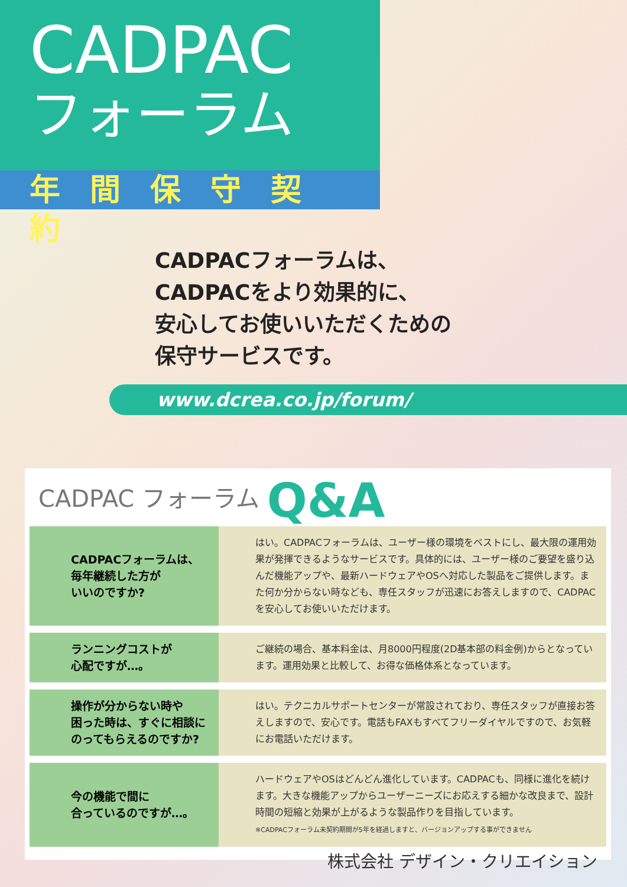CADPAC
フォーラム
年間保守契約
CADPACフォーラムは、
CADPACをより効果的に、
安心してお使いいただくための
保守サービスです。
www.dcrea.co.jp/forum/
CADPAC フォーラム Q&A
CADPACフォーラムは、
毎年継続した方が
いいのですか?
はい。CADPACフォーラムは、ユーザー様の環境をベストにし、最大限の運用効果が発揮できるようなサービスです。具体的には、ユーザー様のご要望を盛り込んだ機能アップや、最新ハードウェアやOSへ対応した製品をご提供します。また何か分からない時なども、専任スタッフが迅速にお答えしますので、CADPACを安心してお使いいただけます。
ランニングコストが
心配ですが…。
ご継続の場合、基本料金は、月8000円程度(2D基本部の料金例)からとなっています。運用効果と比較して、お得な価格体系となっています。
操作が分からない時や
困った時は、すぐに相談に
のってもらえるのですか?
はい。テクニカルサポートセンターが常設されており、専任スタッフが直接お答えしますので、安心です。電話もFAXもすべてフリーダイヤルですので、お気軽にお電話いただけます。
今の機能で間に
合っているのですが…。
ハードウェアやOSはどんどん進化しています。CADPACも、同様に進化を続けます。大きな機能アップからユーザーニーズにお応えする細かな改良まで、設計時間の短縮と効果が上がるような製品作りを目指しています。
※CADPACフォーラム未契約期間が5年を経過しますと、バージョンアップする事ができません
株式会社 デザイン・クリエイション